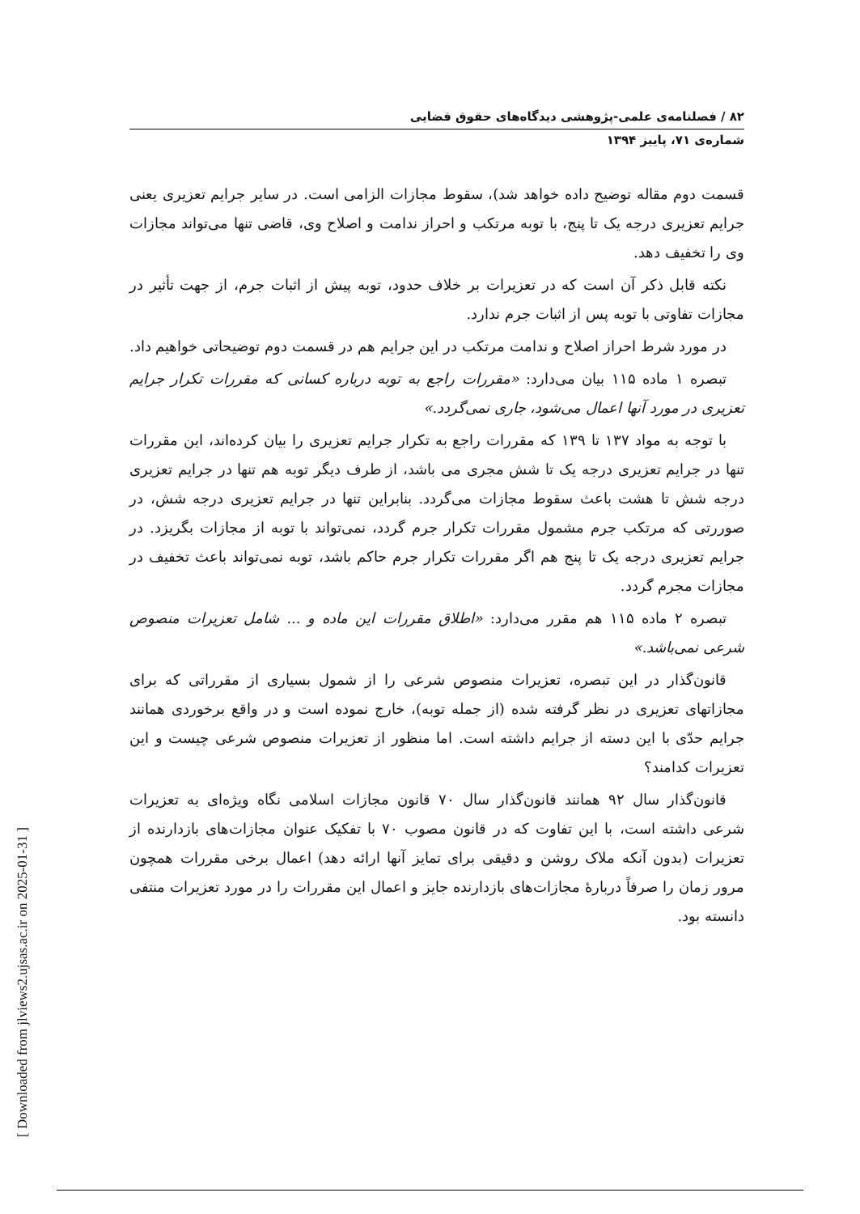۸۲ / فصلنامه‌ی علمی-پژوهشی دیدگاه‌های حقوق قضایی
شماره‌ی ۷۱، پاییز ۱۳۹۴
قسمت دوم مقاله توضیح داده خواهد شد)، سقوط مجازات الزامی است. در سایر جرایم تعزیری یعنی جرایم تعزیری درجه یک تا پنج، با توبه مرتکب و احراز ندامت و اصلاح وی، قاضی تنها می‌تواند مجازات وی را تخفیف دهد.
نکته قابل ذکر آن است که در تعزیرات بر خلاف حدود، توبه پیش از اثبات جرم، از جهت تأثیر در مجازات تفاوتی با توبه پس از اثبات جرم ندارد.
در مورد شرط احراز اصلاح و ندامت مرتکب در این جرایم هم در قسمت دوم توضیحاتی خواهیم داد.
تبصره ۱ ماده ۱۱۵ بیان می‌دارد: «مقررات راجع به توبه درباره کسانی که مقررات تکرار جرایم تعزیری در مورد آنها اعمال می‌شود، جاری نمی‌گردد.»
با توجه به مواد ۱۳۷ تا ۱۳۹ که مقررات راجع به تکرار جرایم تعزیری را بیان کرده‌اند، این مقررات تنها در جرایم تعزیری درجه یک تا شش مجری می باشد، از طرف دیگر توبه هم تنها در جرایم تعزیری درجه شش تا هشت باعث سقوط مجازات می‌گردد. بنابراین تنها در جرایم تعزیری درجه شش، در صوررتی که مرتکب جرم مشمول مقررات تکرار جرم گردد، نمی‌تواند با توبه از مجازات بگریزد. در جرایم تعزیری درجه یک تا پنج هم اگر مقررات تکرار جرم حاکم باشد، توبه نمی‌تواند باعث تخفیف در مجازات مجرم گردد.
تبصره ۲ ماده ۱۱۵ هم مقرر می‌دارد: «اطلاق مقررات این ماده و ... شامل تعزیرات منصوص شرعی نمی‌باشد.»
قانون‌گذار در این تبصره، تعزیرات منصوص شرعی را از شمول بسیاری از مقرراتی که برای مجازاتهای تعزیری در نظر گرفته شده (از جمله توبه)، خارج نموده است و در واقع برخوردی همانند جرایم حدّی با این دسته از جرایم داشته است. اما منظور از تعزیرات منصوص شرعی چیست و این تعزیرات کدامند؟
قانون‌گذار سال ۹۲ همانند قانون‌گذار سال ۷۰ قانون مجازات اسلامی نگاه ویژه‌ای به تعزیرات شرعی داشته است، با این تفاوت که در قانون مصوب ۷۰ با تفکیک عنوان مجازات‌های بازدارنده از تعزیرات (بدون آنکه ملاک روشن و دقیقی برای تمایز آنها ارائه دهد) اعمال برخی مقررات همچون مرور زمان را صرفاً دربارهٔ مجازات‌های بازدارنده جایز و اعمال این مقررات را در مورد تعزیرات منتفی دانسته بود.
[ Downloaded from jlviews2.ujsas.ac.ir on 2025-01-31 ]